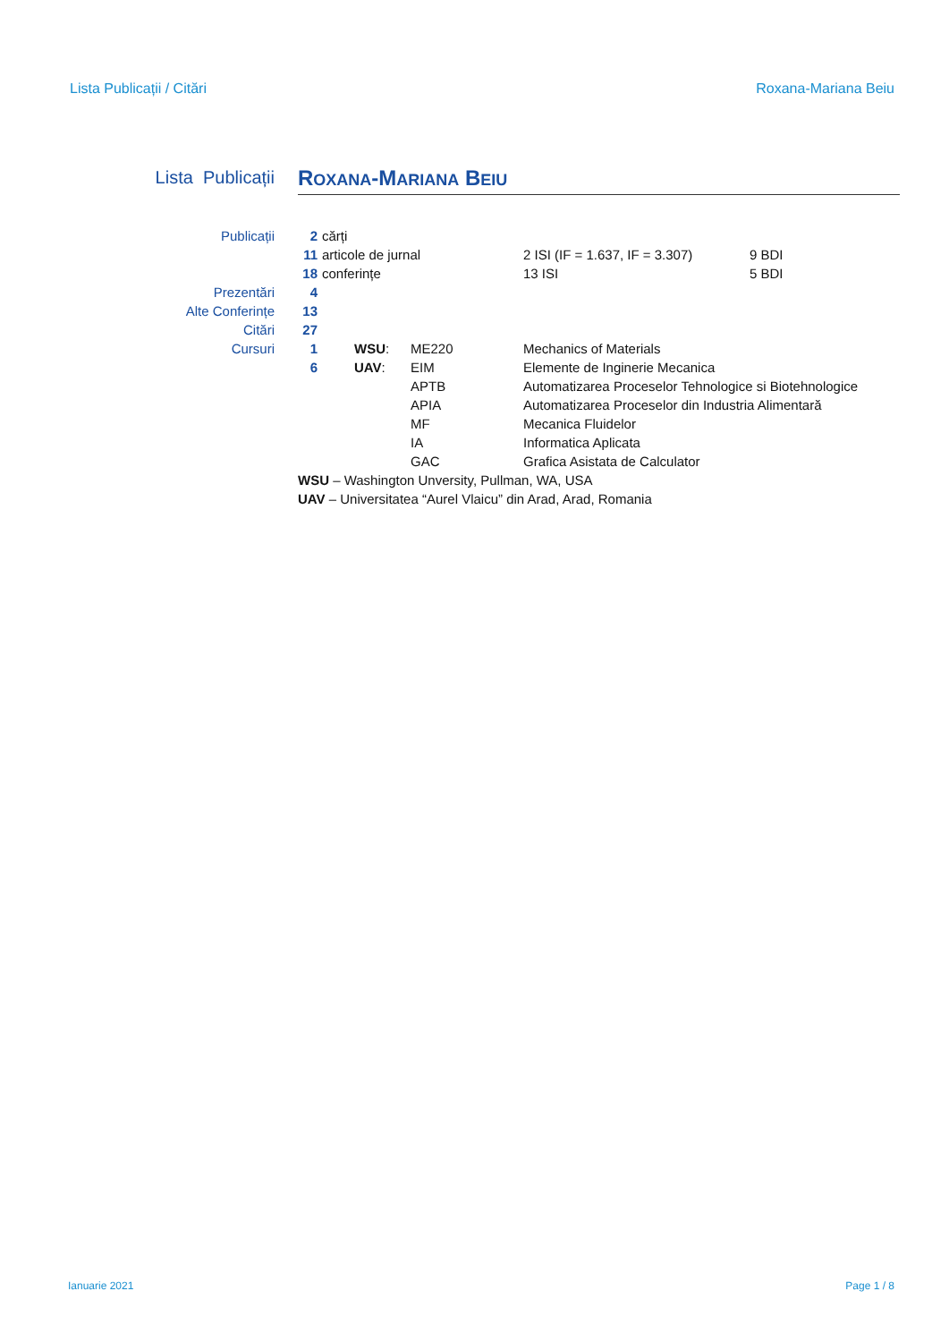Lista Publicații / Citări Roxana-Mariana Beiu
Lista Publicații
ROXANA-MARIANA BEIU
| Publicații | 2 | cărți | | | | |
| | 11 | articole de jurnal | | | 2 ISI (IF = 1.637, IF = 3.307) | 9 BDI |
| | 18 | conferințe | | | 13 ISI | 5 BDI |
| Prezentări | 4 | | | | | |
| Alte Conferințe | 13 | | | | | |
| Citări | 27 | | | | | |
| Cursuri | 1 | | WSU : | ME220 | Mechanics of Materials | |
| | 6 | | UAV : | EIM | Elemente de Inginerie Mecanica | |
| | | | | APTB | Automatizarea Proceselor Tehnologice si Biotehnologice | |
| | | | | APIA | Automatizarea Proceselor din Industria Alimentară | |
| | | | | MF | Mecanica Fluidelor | |
| | | | | IA | Informatica Aplicata | |
| | | | | GAC | Grafica Asistata de Calculator | |
| | WSU – Washington Unversity, Pullman, WA, USA | | | | | |
| | UAV – Universitatea “Aurel Vlaicu” din Arad, Arad, Romania | | | | | |
Ianuarie 2021 Page 1 / 8